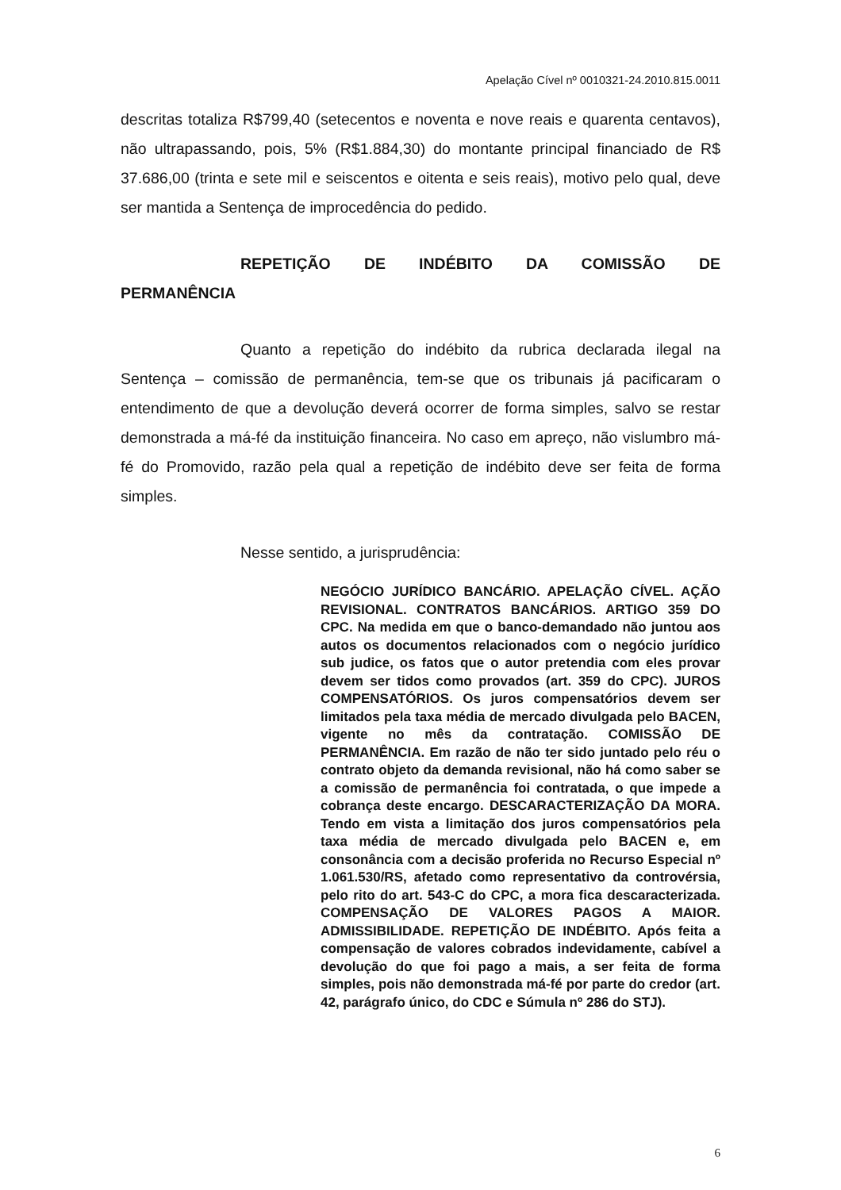Apelação Cível nº 0010321-24.2010.815.0011
descritas totaliza R$799,40 (setecentos e noventa e nove reais e quarenta centavos), não ultrapassando, pois, 5% (R$1.884,30) do montante principal financiado de R$ 37.686,00 (trinta e sete mil e seiscentos e oitenta e seis reais), motivo pelo qual, deve ser mantida a Sentença de improcedência do pedido.
REPETIÇÃO DE INDÉBITO DA COMISSÃO DE
PERMANÊNCIA
Quanto a repetição do indébito da rubrica declarada ilegal na Sentença – comissão de permanência, tem-se que os tribunais já pacificaram o entendimento de que a devolução deverá ocorrer de forma simples, salvo se restar demonstrada a má-fé da instituição financeira. No caso em apreço, não vislumbro má-fé do Promovido, razão pela qual a repetição de indébito deve ser feita de forma simples.
Nesse sentido, a jurisprudência:
NEGÓCIO JURÍDICO BANCÁRIO. APELAÇÃO CÍVEL. AÇÃO REVISIONAL. CONTRATOS BANCÁRIOS. ARTIGO 359 DO CPC. Na medida em que o banco-demandado não juntou aos autos os documentos relacionados com o negócio jurídico sub judice, os fatos que o autor pretendia com eles provar devem ser tidos como provados (art. 359 do CPC). JUROS COMPENSATÓRIOS. Os juros compensatórios devem ser limitados pela taxa média de mercado divulgada pelo BACEN, vigente no mês da contratação. COMISSÃO DE PERMANÊNCIA. Em razão de não ter sido juntado pelo réu o contrato objeto da demanda revisional, não há como saber se a comissão de permanência foi contratada, o que impede a cobrança deste encargo. DESCARACTERIZAÇÃO DA MORA. Tendo em vista a limitação dos juros compensatórios pela taxa média de mercado divulgada pelo BACEN e, em consonância com a decisão proferida no Recurso Especial nº 1.061.530/RS, afetado como representativo da controvérsia, pelo rito do art. 543-C do CPC, a mora fica descaracterizada. COMPENSAÇÃO DE VALORES PAGOS A MAIOR. ADMISSIBILIDADE. REPETIÇÃO DE INDÉBITO. Após feita a compensação de valores cobrados indevidamente, cabível a devolução do que foi pago a mais, a ser feita de forma simples, pois não demonstrada má-fé por parte do credor (art. 42, parágrafo único, do CDC e Súmula nº 286 do STJ).
6